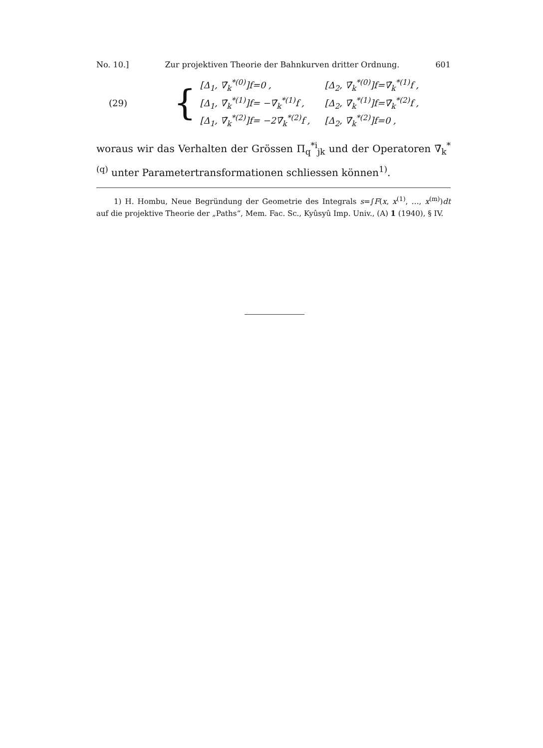No. 10.] Zur projektiven Theorie der Bahnkurven dritter Ordnung. 601
(29) {
| [Δ<sub>1</sub>, ∇̄<sub>k</sub><sup>*(0)</sup>]f=0 , | [Δ<sub>2</sub>, ∇̄<sub>k</sub><sup>*(0)</sup>]f=∇̄<sub>k</sub><sup>*(1)</sup>f , |
| [Δ<sub>1</sub>, ∇̄<sub>k</sub><sup>*(1)</sup>]f= −∇̄<sub>k</sub><sup>*(1)</sup>f , | [Δ<sub>2</sub>, ∇̄<sub>k</sub><sup>*(1)</sup>]f=∇̄<sub>k</sub><sup>*(2)</sup>f , |
| [Δ<sub>1</sub>, ∇̄<sub>k</sub><sup>*(2)</sup>]f= −2∇̄<sub>k</sub><sup>*(2)</sup>f , | [Δ<sub>2</sub>, ∇̄<sub>k</sub><sup>*(2)</sup>]f=0 , |
woraus wir das Verhalten der Grössen Π<sub>q</sub><sup>*i</sup><sub>jk</sub> und der Operatoren ∇̄<sub>k</sub><sup>*(q)</sup> unter Parametertransformationen schliessen können<sup>1)</sup>.
1) H. Hombu, Neue Begründung der Geometrie des Integrals s=∫F(x, x<sup>(1)</sup>, …, x<sup>(m)</sup>)dt auf die projektive Theorie der „Paths“, Mem. Fac. Sc., Kyûsyû Imp. Univ., (A) 1 (1940), § IV.